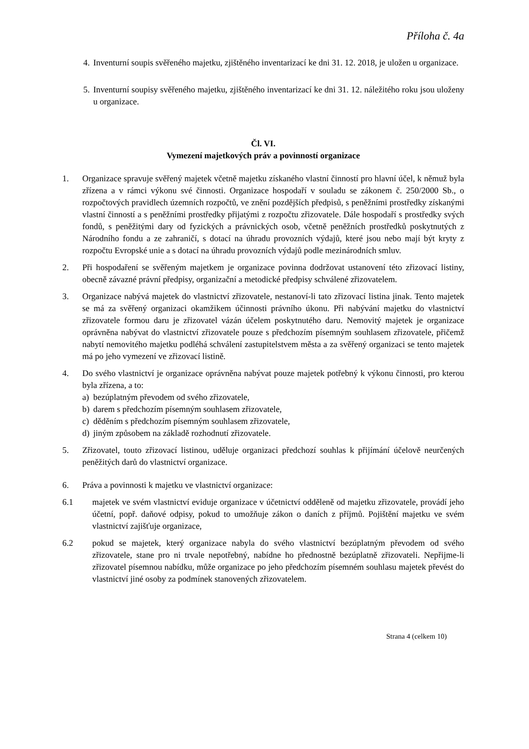Příloha č. 4a
4.
Inventurní soupis svěřeného majetku, zjištěného inventarizací ke dni 31. 12. 2018, je uložen u organizace.
5.
Inventurní soupisy svěřeného majetku, zjištěného inventarizací ke dni 31. 12. náležitého roku jsou uloženy u organizace.
Čl. VI.
Vymezení majetkových práv a povinností organizace
1. Organizace spravuje svěřený majetek včetně majetku získaného vlastní činností pro hlavní účel, k němuž byla zřízena a v rámci výkonu své činnosti. Organizace hospodaří v souladu se zákonem č. 250/2000 Sb., o rozpočtových pravidlech územních rozpočtů, ve znění pozdějších předpisů, s peněžními prostředky získanými vlastní činností a s peněžními prostředky přijatými z rozpočtu zřizovatele. Dále hospodaří s prostředky svých fondů, s peněžitými dary od fyzických a právnických osob, včetně peněžních prostředků poskytnutých z Národního fondu a ze zahraničí, s dotací na úhradu provozních výdajů, které jsou nebo mají být kryty z rozpočtu Evropské unie a s dotací na úhradu provozních výdajů podle mezinárodních smluv.
2. Při hospodaření se svěřeným majetkem je organizace povinna dodržovat ustanovení této zřizovací listiny, obecně závazné právní předpisy, organizační a metodické předpisy schválené zřizovatelem.
3. Organizace nabývá majetek do vlastnictví zřizovatele, nestanoví-li tato zřizovací listina jinak. Tento majetek se má za svěřený organizaci okamžikem účinnosti právního úkonu. Při nabývání majetku do vlastnictví zřizovatele formou daru je zřizovatel vázán účelem poskytnutého daru. Nemovitý majetek je organizace oprávněna nabývat do vlastnictví zřizovatele pouze s předchozím písemným souhlasem zřizovatele, přičemž nabytí nemovitého majetku podléhá schválení zastupitelstvem města a za svěřený organizaci se tento majetek má po jeho vymezení ve zřizovací listině.
4. Do svého vlastnictví je organizace oprávněna nabývat pouze majetek potřebný k výkonu činnosti, pro kterou byla zřízena, a to:
a) bezúplatným převodem od svého zřizovatele,
b) darem s předchozím písemným souhlasem zřizovatele,
c) děděním s předchozím písemným souhlasem zřizovatele,
d) jiným způsobem na základě rozhodnutí zřizovatele.
5. Zřizovatel, touto zřizovací listinou, uděluje organizaci předchozí souhlas k přijímání účelově neurčených peněžitých darů do vlastnictví organizace.
6. Práva a povinnosti k majetku ve vlastnictví organizace:
6.1 majetek ve svém vlastnictví eviduje organizace v účetnictví odděleně od majetku zřizovatele, provádí jeho účetní, popř. daňové odpisy, pokud to umožňuje zákon o daních z příjmů. Pojištění majetku ve svém vlastnictví zajišťuje organizace,
6.2 pokud se majetek, který organizace nabyla do svého vlastnictví bezúplatným převodem od svého zřizovatele, stane pro ni trvale nepotřebný, nabídne ho přednostně bezúplatně zřizovateli. Nepřijme-li zřizovatel písemnou nabídku, může organizace po jeho předchozím písemném souhlasu majetek převést do vlastnictví jiné osoby za podmínek stanovených zřizovatelem.
Strana 4 (celkem 10)